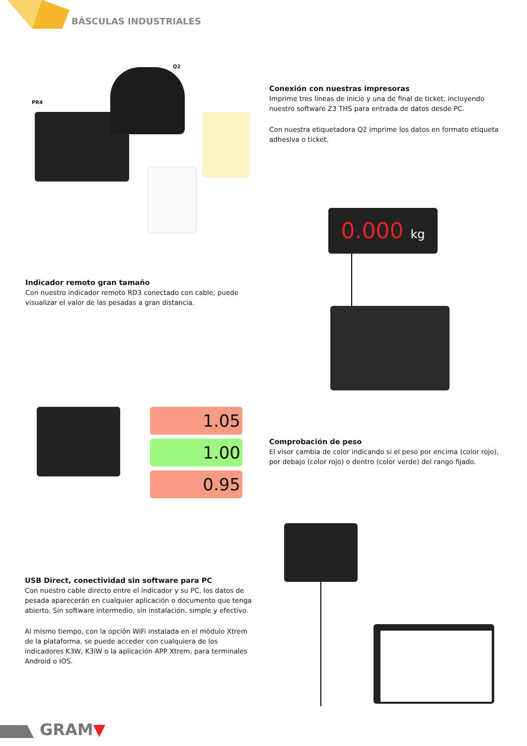BÁSCULAS INDUSTRIALES
Q2
PR4
Conexión con nuestras impresoras
Imprime tres líneas de inicio y una de final de ticket, incluyendo nuestro software Z3 THS para entrada de datos desde PC.
Con nuestra etiquetadora Q2 imprime los datos en formato etiqueta adhesiva o ticket.
0.000 kg
Indicador remoto gran tamaño
Con nuestro indicador remoto RD3 conectado con cable, puede visualizar el valor de las pesadas a gran distancia.
1.05
1.00
0.95
Comprobación de peso
El visor cambia de color indicando si el peso por encima (color rojo), por debajo (color rojo) o dentro (color verde) del rango fijado.
USB Direct, conectividad sin software para PC
Con nuestro cable directo entre el indicador y su PC, los datos de pesada aparecerán en cualquier aplicación o documento que tenga abierto. Sin software intermedio, sin instalación, simple y efectivo.
Al mismo tiempo, con la opción WiFi instalada en el módulo Xtrem de la plataforma, se puede acceder con cualquiera de los indicadores K3W, K3iW o la aplicación APP Xtrem, para terminales Android o IOS.
GRAM▼